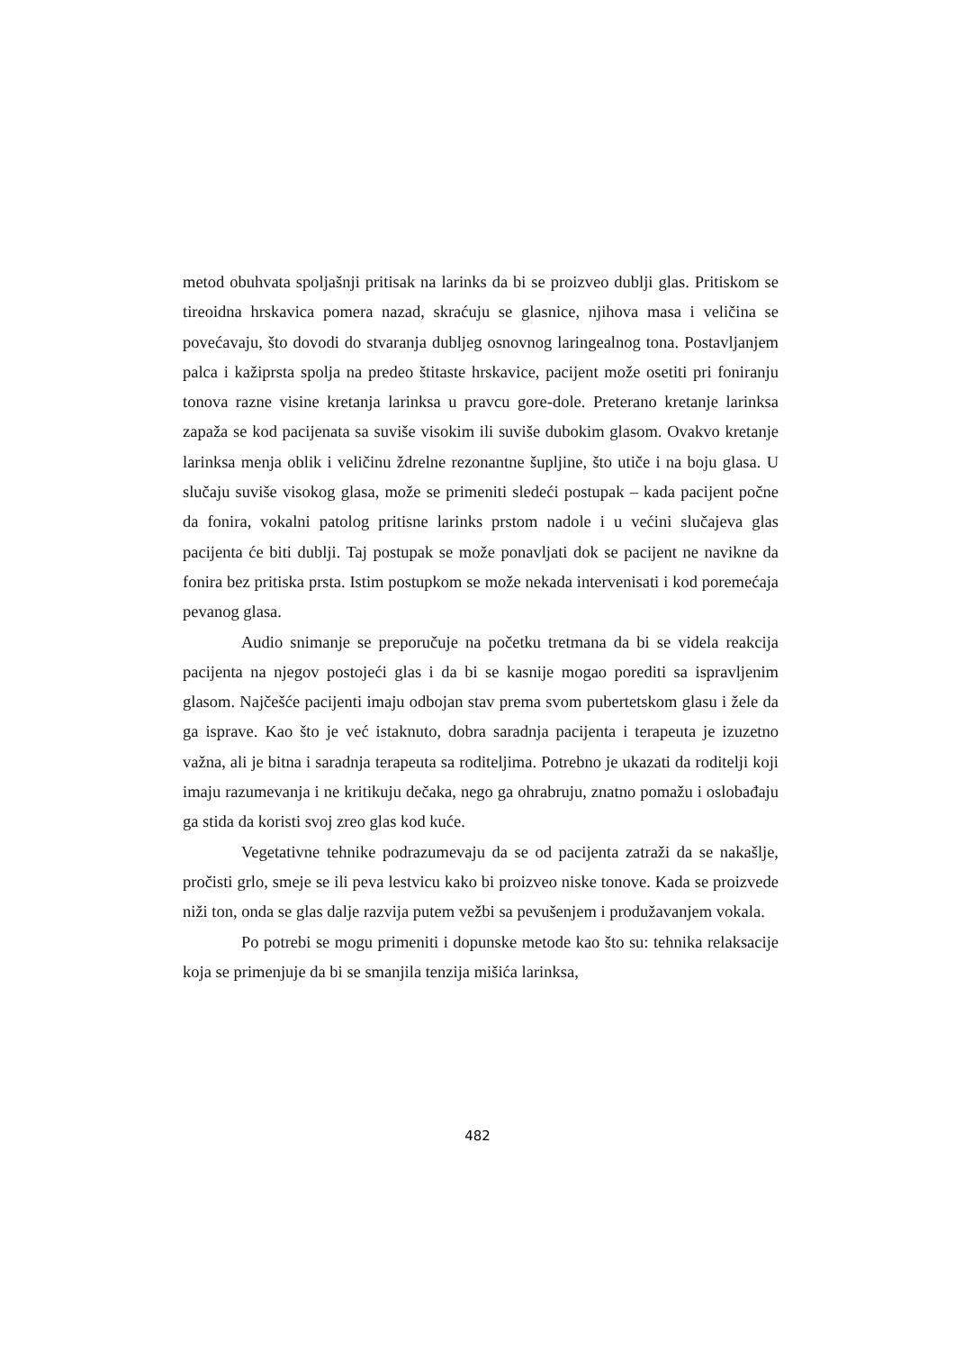metod obuhvata spoljašnji pritisak na larinks da bi se proizveo dublji glas. Pritiskom se tireoidna hrskavica pomera nazad, skraćuju se glasnice, njihova masa i veličina se povećavaju, što dovodi do stvaranja dubljeg osnovnog laringealnog tona. Postavljanjem palca i kažiprsta spolja na predeo štitaste hrskavice, pacijent može osetiti pri foniranju tonova razne visine kretanja larinksa u pravcu gore-dole. Preterano kretanje larinksa zapaža se kod pacijenata sa suviše visokim ili suviše dubokim glasom. Ovakvo kretanje larinksa menja oblik i veličinu ždrelne rezonantne šupljine, što utiče i na boju glasa. U slučaju suviše visokog glasa, može se primeniti sledeći postupak – kada pacijent počne da fonira, vokalni patolog pritisne larinks prstom nadole i u većini slučajeva glas pacijenta će biti dublji. Taj postupak se može ponavljati dok se pacijent ne navikne da fonira bez pritiska prsta. Istim postupkom se može nekada intervenisati i kod poremećaja pevanog glasa.
Audio snimanje se preporučuje na početku tretmana da bi se videla reakcija pacijenta na njegov postojeći glas i da bi se kasnije mogao porediti sa ispravljenim glasom. Najčešće pacijenti imaju odbojan stav prema svom pubertetskom glasu i žele da ga isprave. Kao što je već istaknuto, dobra saradnja pacijenta i terapeuta je izuzetno važna, ali je bitna i saradnja terapeuta sa roditeljima. Potrebno je ukazati da roditelji koji imaju razumevanja i ne kritikuju dečaka, nego ga ohrabruju, znatno pomažu i oslobađaju ga stida da koristi svoj zreo glas kod kuće.
Vegetativne tehnike podrazumevaju da se od pacijenta zatraži da se nakašlje, pročisti grlo, smeje se ili peva lestvicu kako bi proizveo niske tonove. Kada se proizvede niži ton, onda se glas dalje razvija putem vežbi sa pevušenjem i produžavanjem vokala.
Po potrebi se mogu primeniti i dopunske metode kao što su: tehnika relaksacije koja se primenjuje da bi se smanjila tenzija mišića larinksa,
482